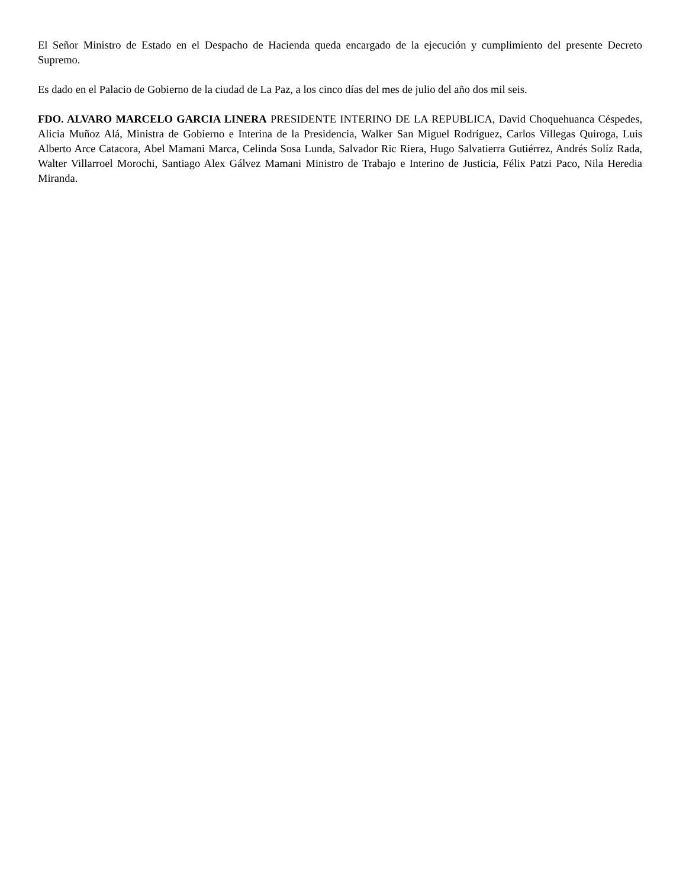El Señor Ministro de Estado en el Despacho de Hacienda queda encargado de la ejecución y cumplimiento del presente Decreto Supremo.
Es dado en el Palacio de Gobierno de la ciudad de La Paz, a los cinco días del mes de julio del año dos mil seis.
FDO. ALVARO MARCELO GARCIA LINERA PRESIDENTE INTERINO DE LA REPUBLICA, David Choquehuanca Céspedes, Alicia Muñoz Alá, Ministra de Gobierno e Interina de la Presidencia, Walker San Miguel Rodríguez, Carlos Villegas Quiroga, Luis Alberto Arce Catacora, Abel Mamani Marca, Celinda Sosa Lunda, Salvador Ric Riera, Hugo Salvatierra Gutiérrez, Andrés Solíz Rada, Walter Villarroel Morochi, Santiago Alex Gálvez Mamani Ministro de Trabajo e Interino de Justicia, Félix Patzi Paco, Nila Heredia Miranda.